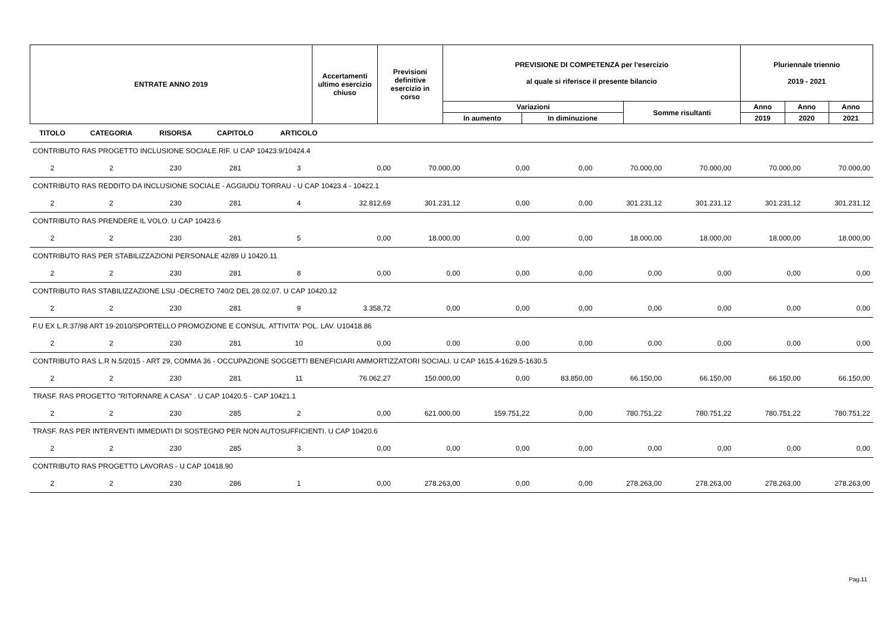| ENTRATE ANNO 2019 | Accertamenti ultimo esercizio chiuso | Previsioni definitive esercizio in corso | PREVISIONE DI COMPETENZA per l'esercizio al quale si riferisce il presente bilancio | | | Pluriennale triennio 2019 - 2021 | | |
| --- | --- | --- | --- | --- | --- | --- | --- | --- |
| | | | Variazioni | | Somme risultanti | Anno | Anno | Anno |
| | | | In aumento | In diminuzione | | 2019 | 2020 | 2021 |
| TITOLO | CATEGORIA | RISORSA | CAPITOLO | ARTICOLO | | | | | | | | |
| --- | --- | --- | --- | --- | --- | --- | --- | --- | --- | --- | --- | --- |
| CONTRIBUTO RAS PROGETTO INCLUSIONE SOCIALE.RIF. U CAP 10423.9/10424.4 | | | | | | | | | | | | |
| 2 | 2 | 230 | 281 | 3 | 0,00 | 70.000,00 | 0,00 | 0,00 | 70.000,00 | 70.000,00 | 70.000,00 | 70.000,00 |
| CONTRIBUTO RAS REDDITO DA INCLUSIONE SOCIALE - AGGIUDU TORRAU - U CAP 10423.4 - 10422.1 | | | | | | | | | | | | |
| 2 | 2 | 230 | 281 | 4 | 32.812,69 | 301.231,12 | 0,00 | 0,00 | 301.231,12 | 301.231,12 | 301.231,12 | 301.231,12 |
| CONTRIBUTO RAS PRENDERE IL VOLO. U CAP 10423.6 | | | | | | | | | | | | |
| 2 | 2 | 230 | 281 | 5 | 0,00 | 18.000,00 | 0,00 | 0,00 | 18.000,00 | 18.000,00 | 18.000,00 | 18.000,00 |
| CONTRIBUTO RAS PER STABILIZZAZIONI PERSONALE 42/89 U 10420.11 | | | | | | | | | | | | |
| 2 | 2 | 230 | 281 | 8 | 0,00 | 0,00 | 0,00 | 0,00 | 0,00 | 0,00 | 0,00 | 0,00 |
| CONTRIBUTO RAS STABILIZZAZIONE LSU -DECRETO 740/2 DEL 28.02.07. U CAP 10420.12 | | | | | | | | | | | | |
| 2 | 2 | 230 | 281 | 9 | 3.358,72 | 0,00 | 0,00 | 0,00 | 0,00 | 0,00 | 0,00 | 0,00 |
| F.U EX L.R.37/98 ART 19-2010/SPORTELLO PROMOZIONE E CONSUL. ATTIVITA' POL. LAV. U10418.86 | | | | | | | | | | | | |
| 2 | 2 | 230 | 281 | 10 | 0,00 | 0,00 | 0,00 | 0,00 | 0,00 | 0,00 | 0,00 | 0,00 |
| CONTRIBUTO RAS L.R N.5/2015 - ART 29, COMMA 36 - OCCUPAZIONE SOGGETTI BENEFICIARI AMMORTIZZATORI SOCIALI. U CAP 1615.4-1629.5-1630.5 | | | | | | | | | | | | |
| 2 | 2 | 230 | 281 | 11 | 76.062,27 | 150.000,00 | 0,00 | 83.850,00 | 66.150,00 | 66.150,00 | 66.150,00 | 66.150,00 |
| TRASF. RAS PROGETTO "RITORNARE A CASA" . U CAP 10420.5 - CAP 10421.1 | | | | | | | | | | | | |
| 2 | 2 | 230 | 285 | 2 | 0,00 | 621.000,00 | 159.751,22 | 0,00 | 780.751,22 | 780.751,22 | 780.751,22 | 780.751,22 |
| TRASF. RAS PER INTERVENTI IMMEDIATI DI SOSTEGNO PER NON AUTOSUFFICIENTI. U CAP 10420.6 | | | | | | | | | | | | |
| 2 | 2 | 230 | 285 | 3 | 0,00 | 0,00 | 0,00 | 0,00 | 0,00 | 0,00 | 0,00 | 0,00 |
| CONTRIBUTO RAS PROGETTO LAVORAS - U CAP 10418.90 | | | | | | | | | | | | |
| 2 | 2 | 230 | 286 | 1 | 0,00 | 278.263,00 | 0,00 | 0,00 | 278.263,00 | 278.263,00 | 278.263,00 | 278.263,00 |
Pag.11